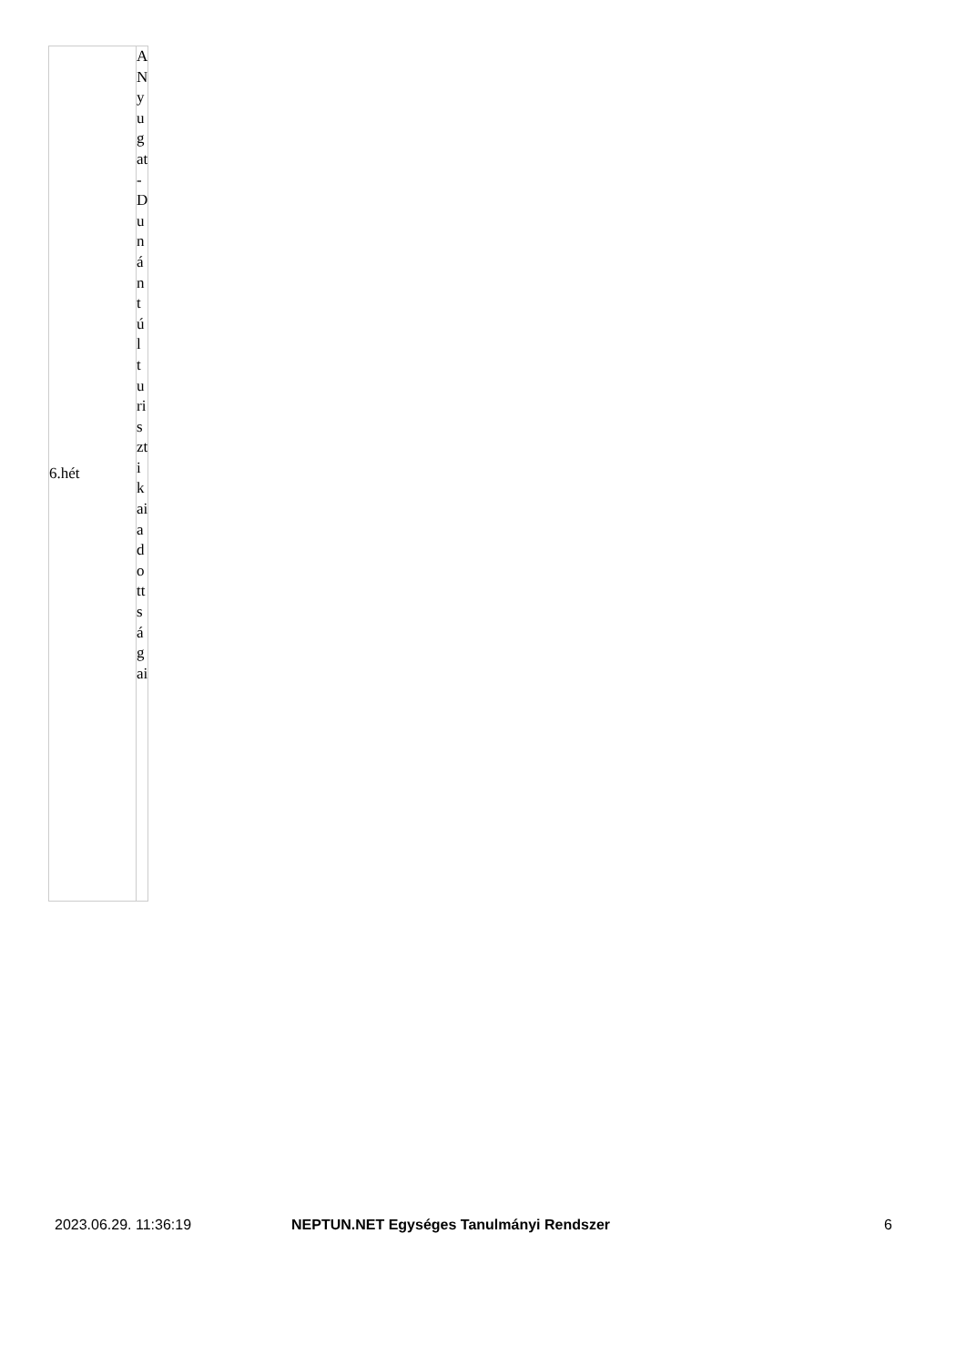| 6.hét | A Nyugat-Dunántúl turisztikai adottságai |
2023.06.29. 11:36:19 NEPTUN.NET Egységes Tanulmányi Rendszer 6